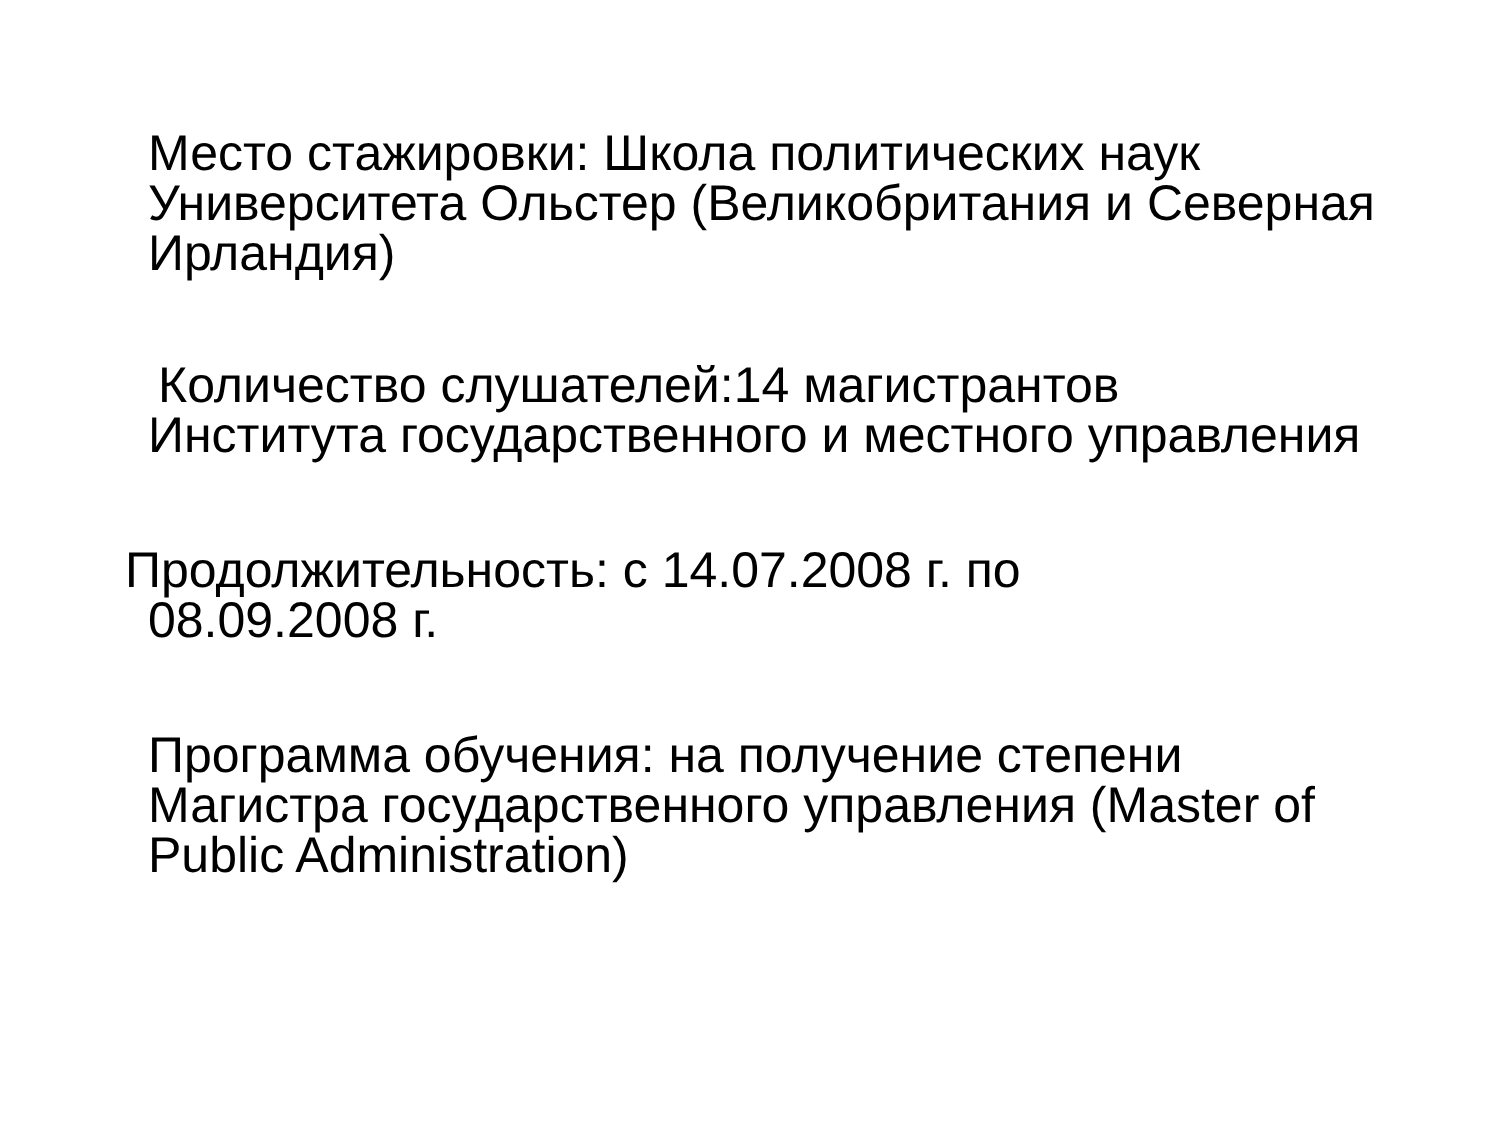Место стажировки: Школа политических наук Университета Ольстер (Великобритания и Северная Ирландия)
Количество слушателей:14 магистрантов
Института государственного и местного управления
Продолжительность: с 14.07.2008 г. по
08.09.2008 г.
Программа обучения: на получение степени Магистра государственного управления (Master of Public Administration)